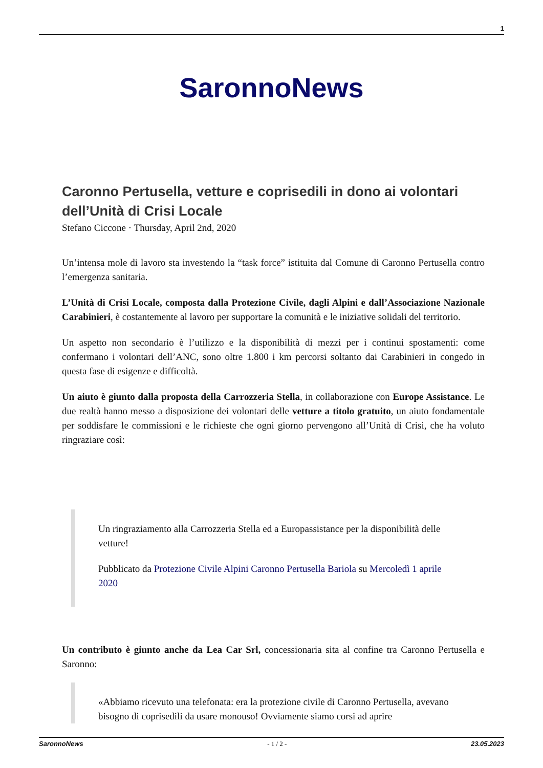1
SaronnoNews
Caronno Pertusella, vetture e coprisedili in dono ai volontari dell’Unità di Crisi Locale
Stefano Ciccone · Thursday, April 2nd, 2020
Un’intensa mole di lavoro sta investendo la “task force” istituita dal Comune di Caronno Pertusella contro l’emergenza sanitaria.
L’Unità di Crisi Locale, composta dalla Protezione Civile, dagli Alpini e dall’Associazione Nazionale Carabinieri, è costantemente al lavoro per supportare la comunità e le iniziative solidali del territorio.
Un aspetto non secondario è l’utilizzo e la disponibilità di mezzi per i continui spostamenti: come confermano i volontari dell’ANC, sono oltre 1.800 i km percorsi soltanto dai Carabinieri in congedo in questa fase di esigenze e difficoltà.
Un aiuto è giunto dalla proposta della Carrozzeria Stella, in collaborazione con Europe Assistance. Le due realtà hanno messo a disposizione dei volontari delle vetture a titolo gratuito, un aiuto fondamentale per soddisfare le commissioni e le richieste che ogni giorno pervengono all’Unità di Crisi, che ha voluto ringraziare così:
Un ringraziamento alla Carrozzeria Stella ed a Europassistance per la disponibilità delle vetture!
Pubblicato da Protezione Civile Alpini Caronno Pertusella Bariola su Mercoledì 1 aprile 2020
Un contributo è giunto anche da Lea Car Srl, concessionaria sita al confine tra Caronno Pertusella e Saronno:
«Abbiamo ricevuto una telefonata: era la protezione civile di Caronno Pertusella, avevano bisogno di coprisedili da usare monouso! Ovviamente siamo corsi ad aprire
SaronnoNews - 1 / 2 - 23.05.2023